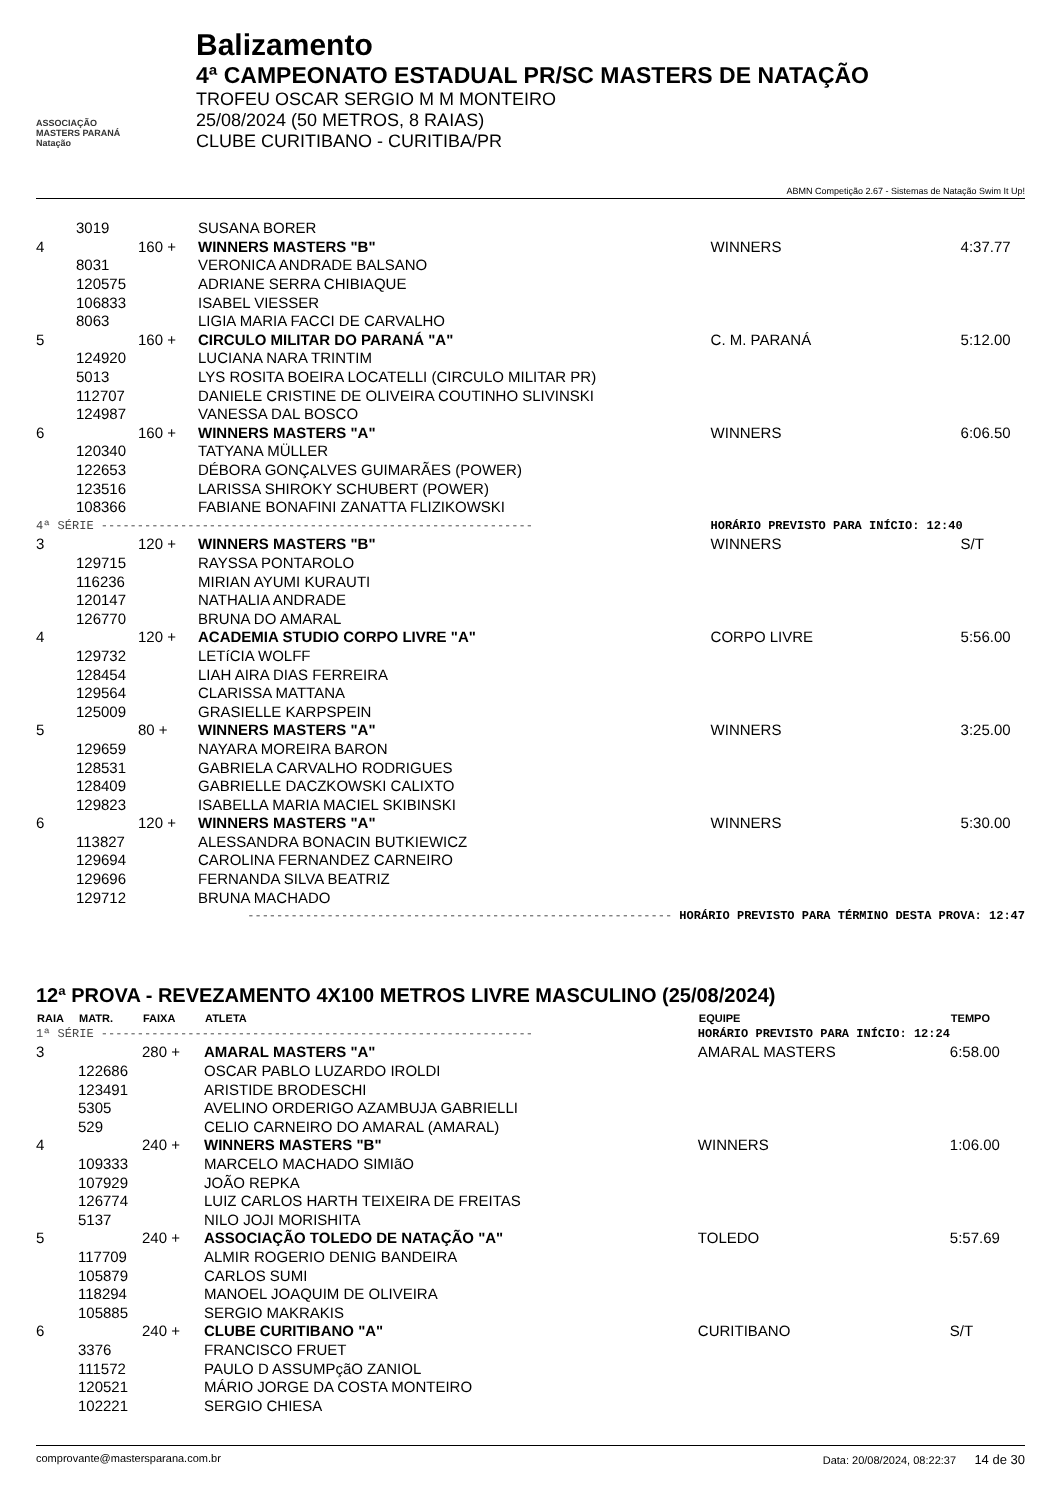ASSOCIAÇÃO
MASTERS PARANÁ
Natação
Balizamento
4ª CAMPEONATO ESTADUAL PR/SC MASTERS DE NATAÇÃO
TROFEU OSCAR SERGIO M M MONTEIRO
25/08/2024 (50 METROS, 8 RAIAS)
CLUBE CURITIBANO - CURITIBA/PR
ABMN Competição 2.67 - Sistemas de Natação Swim It Up!
| | 3019 | | SUSANA BORER | | |
| 4 | | 160 + | WINNERS MASTERS "B" | WINNERS | 4:37.77 |
| | 8031 | | VERONICA ANDRADE BALSANO | | |
| | 120575 | | ADRIANE SERRA CHIBIAQUE | | |
| | 106833 | | ISABEL VIESSER | | |
| | 8063 | | LIGIA MARIA FACCI DE CARVALHO | | |
| 5 | | 160 + | CIRCULO MILITAR DO PARANÁ "A" | C. M. PARANÁ | 5:12.00 |
| | 124920 | | LUCIANA NARA TRINTIM | | |
| | 5013 | | LYS ROSITA BOEIRA LOCATELLI (CIRCULO MILITAR PR) | | |
| | 112707 | | DANIELE CRISTINE DE OLIVEIRA COUTINHO SLIVINSKI | | |
| | 124987 | | VANESSA DAL BOSCO | | |
| 6 | | 160 + | WINNERS MASTERS "A" | WINNERS | 6:06.50 |
| | 120340 | | TATYANA MÜLLER | | |
| | 122653 | | DÉBORA GONÇALVES GUIMARÃES (POWER) | | |
| | 123516 | | LARISSA SHIROKY SCHUBERT (POWER) | | |
| | 108366 | | FABIANE BONAFINI ZANATTA FLIZIKOWSKI | | |
| 4ª SÉRIE ------------------------------------------------------------ | | | | HORÁRIO PREVISTO PARA INÍCIO: 12:40 | |
| 3 | | 120 + | WINNERS MASTERS "B" | WINNERS | S/T |
| | 129715 | | RAYSSA PONTAROLO | | |
| | 116236 | | MIRIAN AYUMI KURAUTI | | |
| | 120147 | | NATHALIA ANDRADE | | |
| | 126770 | | BRUNA DO AMARAL | | |
| 4 | | 120 + | ACADEMIA STUDIO CORPO LIVRE "A" | CORPO LIVRE | 5:56.00 |
| | 129732 | | LETíCIA WOLFF | | |
| | 128454 | | LIAH AIRA DIAS FERREIRA | | |
| | 129564 | | CLARISSA MATTANA | | |
| | 125009 | | GRASIELLE KARPSPEIN | | |
| 5 | | 80 + | WINNERS MASTERS "A" | WINNERS | 3:25.00 |
| | 129659 | | NAYARA MOREIRA BARON | | |
| | 128531 | | GABRIELA CARVALHO RODRIGUES | | |
| | 128409 | | GABRIELLE DACZKOWSKI CALIXTO | | |
| | 129823 | | ISABELLA MARIA MACIEL SKIBINSKI | | |
| 6 | | 120 + | WINNERS MASTERS "A" | WINNERS | 5:30.00 |
| | 113827 | | ALESSANDRA BONACIN BUTKIEWICZ | | |
| | 129694 | | CAROLINA FERNANDEZ CARNEIRO | | |
| | 129696 | | FERNANDA SILVA BEATRIZ | | |
| | 129712 | | BRUNA MACHADO | | |
| ----------------------------------------------------------- HORÁRIO PREVISTO PARA TÉRMINO DESTA PROVA: 12:47 | | | | | |
12ª PROVA - REVEZAMENTO 4X100 METROS LIVRE MASCULINO (25/08/2024)
| RAIA | MATR. | FAIXA | ATLETA | EQUIPE | TEMPO |
| --- | --- | --- | --- | --- | --- |
| 1ª SÉRIE ------------------------------------------------------------ | | | | HORÁRIO PREVISTO PARA INÍCIO: 12:24 | |
| 3 | | 280 + | AMARAL MASTERS "A" | AMARAL MASTERS | 6:58.00 |
| | 122686 | | OSCAR PABLO LUZARDO IROLDI | | |
| | 123491 | | ARISTIDE BRODESCHI | | |
| | 5305 | | AVELINO ORDERIGO AZAMBUJA GABRIELLI | | |
| | 529 | | CELIO CARNEIRO DO AMARAL (AMARAL) | | |
| 4 | | 240 + | WINNERS MASTERS "B" | WINNERS | 1:06.00 |
| | 109333 | | MARCELO MACHADO SIMIãO | | |
| | 107929 | | JOÃO REPKA | | |
| | 126774 | | LUIZ CARLOS HARTH TEIXEIRA DE FREITAS | | |
| | 5137 | | NILO JOJI MORISHITA | | |
| 5 | | 240 + | ASSOCIAÇÃO TOLEDO DE NATAÇÃO "A" | TOLEDO | 5:57.69 |
| | 117709 | | ALMIR ROGERIO DENIG BANDEIRA | | |
| | 105879 | | CARLOS SUMI | | |
| | 118294 | | MANOEL JOAQUIM DE OLIVEIRA | | |
| | 105885 | | SERGIO MAKRAKIS | | |
| 6 | | 240 + | CLUBE CURITIBANO "A" | CURITIBANO | S/T |
| | 3376 | | FRANCISCO FRUET | | |
| | 111572 | | PAULO D ASSUMPçãO ZANIOL | | |
| | 120521 | | MÁRIO JORGE DA COSTA MONTEIRO | | |
| | 102221 | | SERGIO CHIESA | | |
comprovante@mastersparana.com.br Data: 20/08/2024, 08:22:37 14 de 30